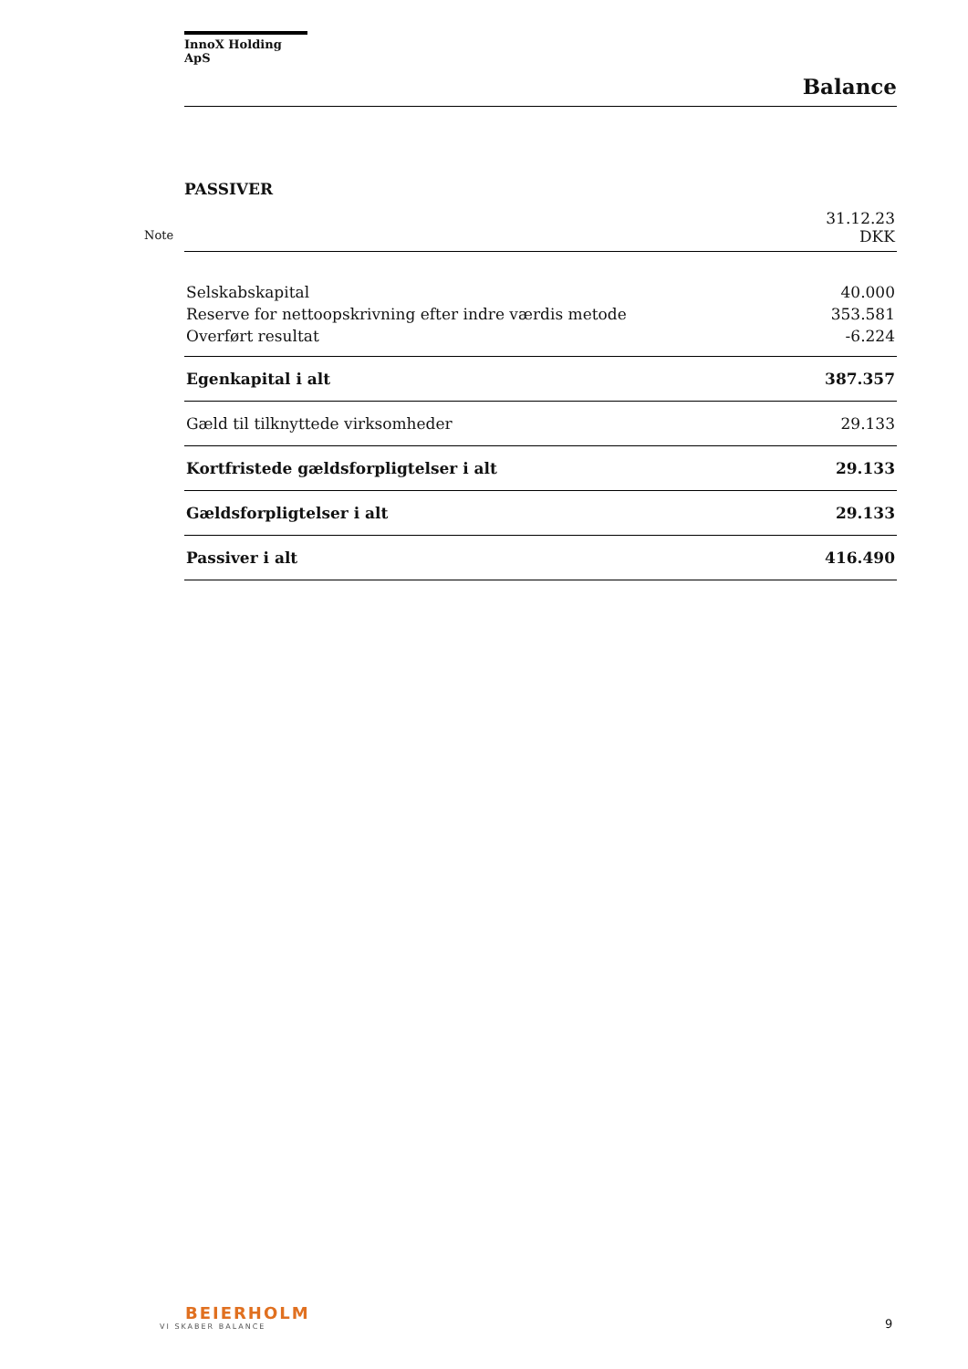Note
InnoX Holding ApS
Balance
PASSIVER
| | 31.12.23 DKK |
| Selskabskapital | 40.000 |
| Reserve for nettoopskrivning efter indre værdis metode | 353.581 |
| Overført resultat | -6.224 |
| Egenkapital i alt | 387.357 |
| Gæld til tilknyttede virksomheder | 29.133 |
| Kortfristede gældsforpligtelser i alt | 29.133 |
| Gældsforpligtelser i alt | 29.133 |
| Passiver i alt | 416.490 |
BEIERHOLM
VI SKABER BALANCE
9